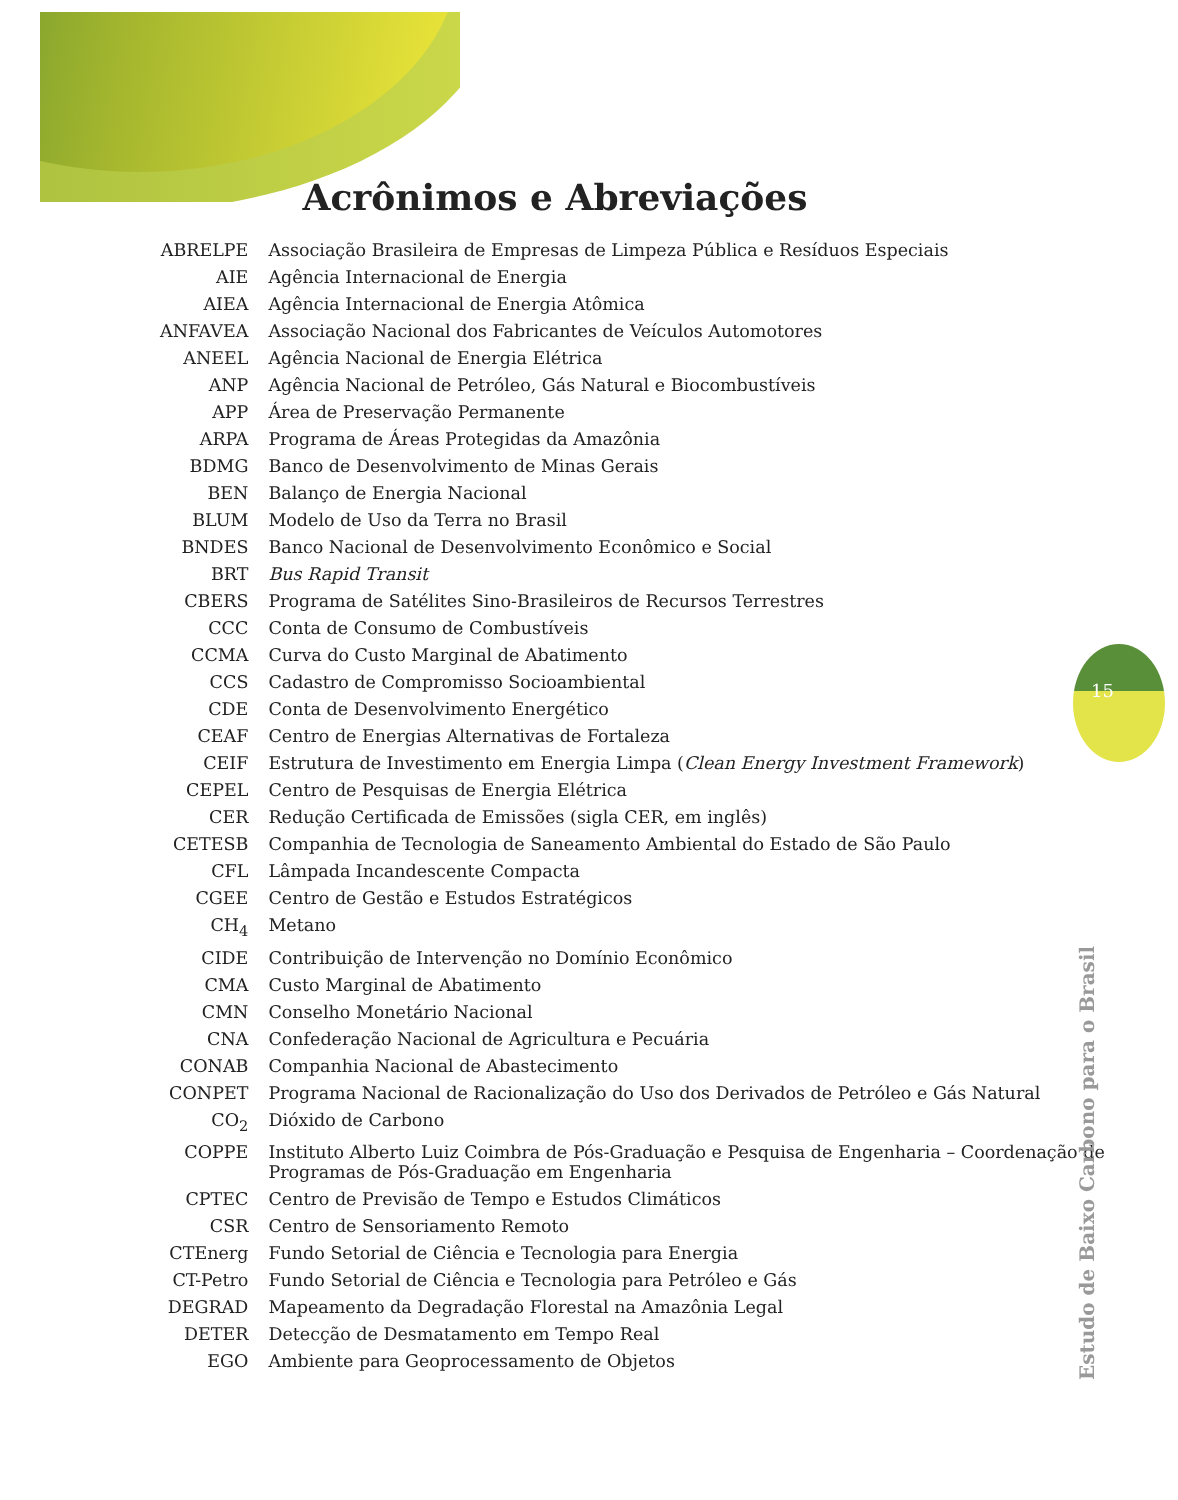15
Acrônimos e Abreviações
| ABRELPE | Associação Brasileira de Empresas de Limpeza Pública e Resíduos Especiais |
| AIE | Agência Internacional de Energia |
| AIEA | Agência Internacional de Energia Atômica |
| ANFAVEA | Associação Nacional dos Fabricantes de Veículos Automotores |
| ANEEL | Agência Nacional de Energia Elétrica |
| ANP | Agência Nacional de Petróleo, Gás Natural e Biocombustíveis |
| APP | Área de Preservação Permanente |
| ARPA | Programa de Áreas Protegidas da Amazônia |
| BDMG | Banco de Desenvolvimento de Minas Gerais |
| BEN | Balanço de Energia Nacional |
| BLUM | Modelo de Uso da Terra no Brasil |
| BNDES | Banco Nacional de Desenvolvimento Econômico e Social |
| BRT | Bus Rapid Transit |
| CBERS | Programa de Satélites Sino-Brasileiros de Recursos Terrestres |
| CCC | Conta de Consumo de Combustíveis |
| CCMA | Curva do Custo Marginal de Abatimento |
| CCS | Cadastro de Compromisso Socioambiental |
| CDE | Conta de Desenvolvimento Energético |
| CEAF | Centro de Energias Alternativas de Fortaleza |
| CEIF | Estrutura de Investimento em Energia Limpa ( Clean Energy Investment Framework ) |
| CEPEL | Centro de Pesquisas de Energia Elétrica |
| CER | Redução Certificada de Emissões (sigla CER, em inglês) |
| CETESB | Companhia de Tecnologia de Saneamento Ambiental do Estado de São Paulo |
| CFL | Lâmpada Incandescente Compacta |
| CGEE | Centro de Gestão e Estudos Estratégicos |
| CH<sub>4</sub> | Metano |
| CIDE | Contribuição de Intervenção no Domínio Econômico |
| CMA | Custo Marginal de Abatimento |
| CMN | Conselho Monetário Nacional |
| CNA | Confederação Nacional de Agricultura e Pecuária |
| CONAB | Companhia Nacional de Abastecimento |
| CONPET | Programa Nacional de Racionalização do Uso dos Derivados de Petróleo e Gás Natural |
| CO<sub>2</sub> | Dióxido de Carbono |
| COPPE | Instituto Alberto Luiz Coimbra de Pós-Graduação e Pesquisa de Engenharia – Coordenação de Programas de Pós-Graduação em Engenharia |
| CPTEC | Centro de Previsão de Tempo e Estudos Climáticos |
| CSR | Centro de Sensoriamento Remoto |
| CTEnerg | Fundo Setorial de Ciência e Tecnologia para Energia |
| CT-Petro | Fundo Setorial de Ciência e Tecnologia para Petróleo e Gás |
| DEGRAD | Mapeamento da Degradação Florestal na Amazônia Legal |
| DETER | Detecção de Desmatamento em Tempo Real |
| EGO | Ambiente para Geoprocessamento de Objetos |
Estudo de Baixo Carbono para o Brasil